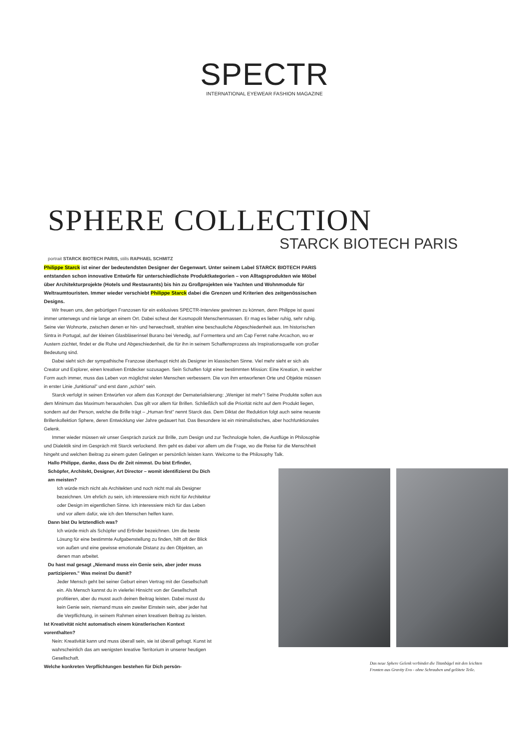SPECTR
INTERNATIONAL EYEWEAR FASHION MAGAZINE
SPHERE COLLECTION
STARCK BIOTECH PARIS
portrait STARCK BIOTECH PARIS, stills RAPHAEL SCHMITZ
Philippe Starck ist einer der bedeutendsten Designer der Gegenwart. Unter seinem Label STARCK BIOTECH PARIS entstanden schon innovative Entwürfe für unterschiedlichste Produktkategorien – von Alltagsprodukten wie Möbel über Architekturprojekte (Hotels und Restaurants) bis hin zu Großprojekten wie Yachten und Wohnmodule für Weltraumtouristen. Immer wieder verschiebt Philippe Starck dabei die Grenzen und Kriterien des zeitgenössischen Designs.
Wir freuen uns, den gebürtigen Franzosen für ein exklusives SPECTR-Interview gewinnen zu können, denn Philippe ist quasi immer unterwegs und nie lange an einem Ort. Dabei scheut der Kosmopolit Menschenmassen. Er mag es lieber ruhig, sehr ruhig. Seine vier Wohnorte, zwischen denen er hin- und herwechselt, strahlen eine beschauliche Abgeschiedenheit aus. Im historischen Sintra in Portugal, auf der kleinen Glasbläserinsel Burano bei Venedig, auf Formentera und am Cap Ferret nahe Arcachon, wo er Austern züchtet, findet er die Ruhe und Abgeschiedenheit, die für ihn in seinem Schaffensprozess als Inspirationsquelle von großer Bedeutung sind.
Dabei sieht sich der sympathische Franzose überhaupt nicht als Designer im klassischen Sinne. Viel mehr sieht er sich als Creator und Explorer, einen kreativen Entdecker sozusagen. Sein Schaffen folgt einer bestimmten Mission: Eine Kreation, in welcher Form auch immer, muss das Leben von möglichst vielen Menschen verbessern. Die von ihm entworfenen Orte und Objekte müssen in erster Linie „funktional" und erst dann „schön" sein.
Starck verfolgt in seinen Entwürfen vor allem das Konzept der Dematerialisierung: „Weniger ist mehr"! Seine Produkte sollen aus dem Minimum das Maximum herausholen. Das gilt vor allem für Brillen. Schließlich soll die Priorität nicht auf dem Produkt liegen, sondern auf der Person, welche die Brille trägt – „Human first" nennt Starck das. Dem Diktat der Reduktion folgt auch seine neueste Brillenkollektion Sphere, deren Entwicklung vier Jahre gedauert hat. Das Besondere ist ein minimalistisches, aber hochfunktionales Gelenk.
Immer wieder müssen wir unser Gespräch zurück zur Brille, zum Design und zur Technologie holen, die Ausflüge in Philosophie und Dialektik sind im Gespräch mit Starck verlockend. Ihm geht es dabei vor allem um die Frage, wo die Reise für die Menschheit hingeht und welchen Beitrag zu einem guten Gelingen er persönlich leisten kann. Welcome to the Philosophy Talk.
Hallo Philippe, danke, dass Du dir Zeit nimmst. Du bist Erfinder, Schöpfer, Architekt, Designer, Art Director – womit identifizierst Du Dich am meisten?
Ich würde mich nicht als Architekten und noch nicht mal als Designer bezeichnen. Um ehrlich zu sein, ich interessiere mich nicht für Architektur oder Design im eigentlichen Sinne. Ich interessiere mich für das Leben und vor allem dafür, wie ich den Menschen helfen kann.
Dann bist Du letztendlich was?
Ich würde mich als Schöpfer und Erfinder bezeichnen. Um die beste Lösung für eine bestimmte Aufgabenstellung zu finden, hilft oft der Blick von außen und eine gewisse emotionale Distanz zu den Objekten, an denen man arbeitet.
Du hast mal gesagt „Niemand muss ein Genie sein, aber jeder muss partizipieren." Was meinst Du damit?
Jeder Mensch geht bei seiner Geburt einen Vertrag mit der Gesellschaft ein. Als Mensch kannst du in vielerlei Hinsicht von der Gesellschaft profitieren, aber du musst auch deinen Beitrag leisten. Dabei musst du kein Genie sein, niemand muss ein zweiter Einstein sein, aber jeder hat die Verpflichtung, in seinem Rahmen einen kreativen Beitrag zu leisten.
Ist Kreativität nicht automatisch einem künstlerischen Kontext vorenthalten?
Nein: Kreativität kann und muss überall sein, sie ist überall gefragt. Kunst ist wahrscheinlich das am wenigsten kreative Territorium in unserer heutigen Gesellschaft.
Welche konkreten Verpflichtungen bestehen für Dich persön-
Das neue Sphere Gelenk verbindet die Titanbügel mit den leichten Fronten aus Gravity Evo - ohne Schrauben und gelötete Teile.